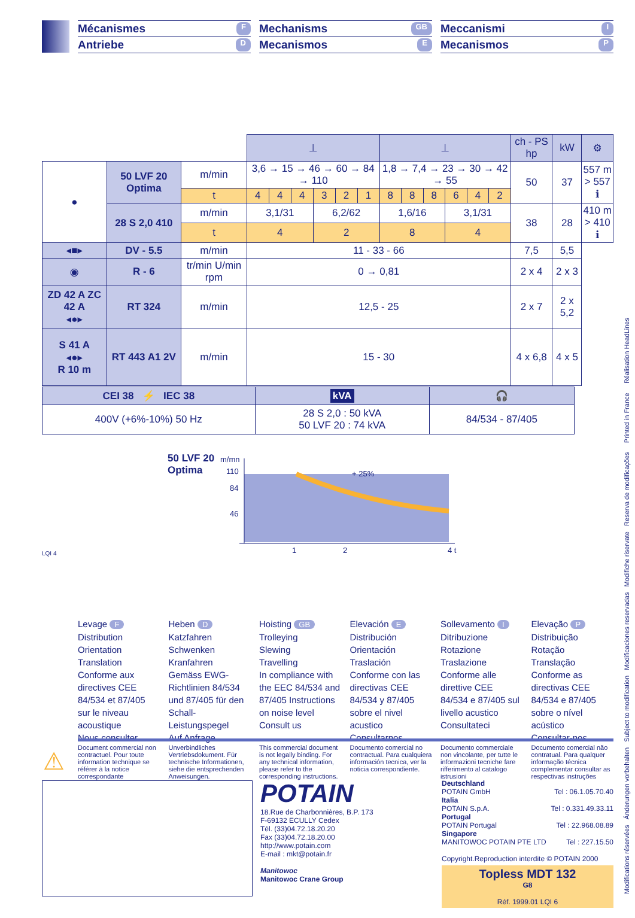Mécanismes F
Antriebe D
Mechanisms GB
Mecanismos E
Meccanismi I
Mecanismos P
| | | | ⊥ | | | | | | ⊥ | | | | | | ch - PS hp | kW | ⚙ |
| --- | --- | --- | --- | --- | --- | --- | --- | --- | --- | --- | --- | --- | --- | --- | --- | --- | --- |
| ● | 50 LVF 20 Optima | m/min | 3,6 → 15 → 46 → 60 → 84 → 110 | | | | | | 1,8 → 7,4 → 23 → 30 → 42 → 55 | | | | | | 50 | 37 | 557 m > 557 ℹ |
| | | t | 4 | 4 | 4 | 3 | 2 | 1 | 8 | 8 | 8 | 6 | 4 | 2 | | | |
| | 28 S 2,0 410 | m/min | 3,1/31 | | | 6,2/62 | | | 1,6/16 | | | 3,1/31 | | | 38 | 28 | 410 m > 410 ℹ |
| | | t | 4 | | | 2 | | | 8 | | | 4 | | | | | |
| ◂■▸ | DV - 5.5 | m/min | 11 - 33 - 66 | | | | | | | | | | | | 7,5 | 5,5 | |
| ◉ | R - 6 | tr/min U/min rpm | 0 → 0,81 | | | | | | | | | | | | 2 x 4 | 2 x 3 | |
| ZD 42 A ZC 42 A ◂●▸ | RT 324 | m/min | 12,5 - 25 | | | | | | | | | | | | 2 x 7 | 2 x 5,2 | |
| S 41 A ◂●▸ R 10 m | RT 443 A1 2V | m/min | 15 - 30 | | | | | | | | | | | | 4 x 6,8 | 4 x 5 | |
| CEI 38 ⚡ IEC 38 | kVA | 🎧 |
| 400V (+6%-10%) 50 Hz | 28 S 2,0 : 50 kVA 50 LVF 20 : 74 kVA | 84/534 - 87/405 |
50 LVF 20
Optima
m/mn
110
84
46
+ 25%
1
2
4 t
LQI 4
Levage F
Distribution
Orientation
Translation
Conforme aux directives CEE 84/534 et 87/405 sur le niveau acoustique
Nous consulter
Heben D
Katzfahren
Schwenken
Kranfahren
Gemäss EWG-Richtlinien 84/534 und 87/405 für den Schall-Leistungspegel
Auf Anfrage
Hoisting GB
Trolleying
Slewing
Travelling
In compliance with the EEC 84/534 and 87/405 Instructions on noise level
Consult us
Elevación E
Distribución
Orientación
Traslación
Conforme con las directivas CEE 84/534 y 87/405 sobre el nivel acustico
Consultarnos
Sollevamento I
Ditribuzione
Rotazione
Traslazione
Conforme alle direttive CEE 84/534 e 87/405 sul livello acustico
Consultateci
Elevação P
Distribuição
Rotação
Translação
Conforme as directivas CEE 84/534 e 87/405 sobre o nível acústico
Consultar-nos
⚠
Document commercial non contractuel. Pour toute information technique se référer à la notice correspondante
Unverbindliches Vertriebsdokument. Für technische Informationen, siehe die entsprechenden Anweisungen.
This commercial document is not legally binding. For any technical information, please refer to the corresponding instructions.
Documento comercial no contractual. Para cualquiera información tecnica, ver la noticia correspondiente.
Documento commerciale non vincolante, per tutte le informazioni tecniche fare rifferimento al catalogo istrusioni
Documento comercial não contratual. Para qualquer informação técnica complementar consultar as respectivas instruções
POTAIN
18.Rue de Charbonnières, B.P. 173
F-69132 ECULLY Cedex
Tél. (33)04.72.18.20.20
Fax (33)04.72.18.20.00
http://www.potain.com
E-mail : mkt@potain.fr
Manitowoc
Manitowoc Crane Group
Deutschland
POTAIN GmbH Tel : 06.1.05.70.40
Italia
POTAIN S.p.A. Tel : 0.331.49.33.11
Portugal
POTAIN Portugal Tel : 22.968.08.89
Singapore
MANITOWOC POTAIN PTE LTD Tel : 227.15.50
Copyright.Reproduction interdite © POTAIN 2000
Topless MDT 132
G8
Réf. 1999.01 LQI 6
Modifications réservées Änderungen vorbehalten Subject to modification Modificaciones reservadas Modifiche riservate Reserva de modificações Printed in France Réalisation HeadLines